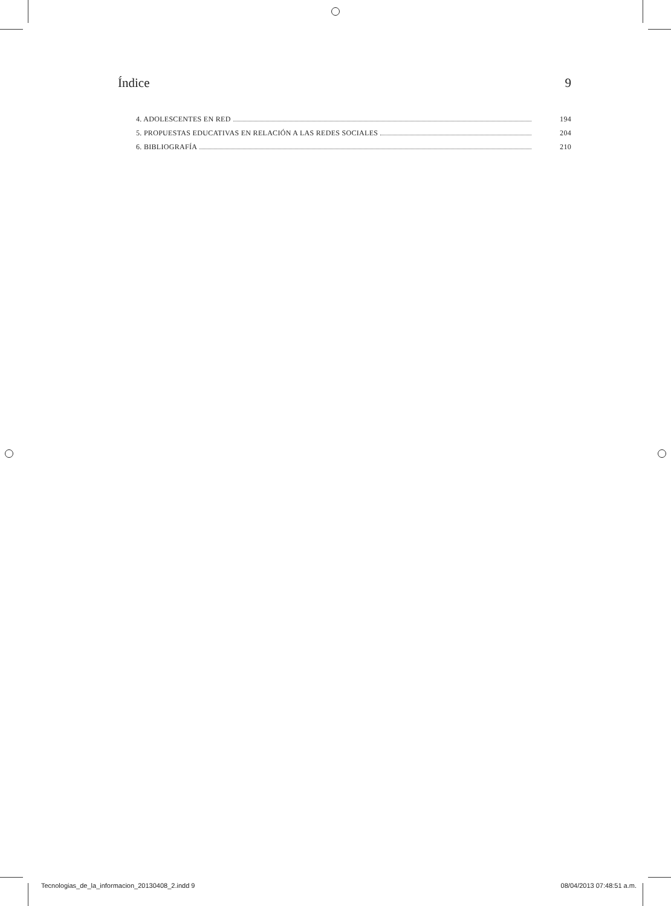Índice 9
4. ADOLESCENTES EN RED 194
5. PROPUESTAS EDUCATIVAS EN RELACIÓN A LAS REDES SOCIALES 204
6. BIBLIOGRAFÍA 210
Tecnologias_de_la_informacion_20130408_2.indd 9 08/04/2013 07:48:51 a.m.